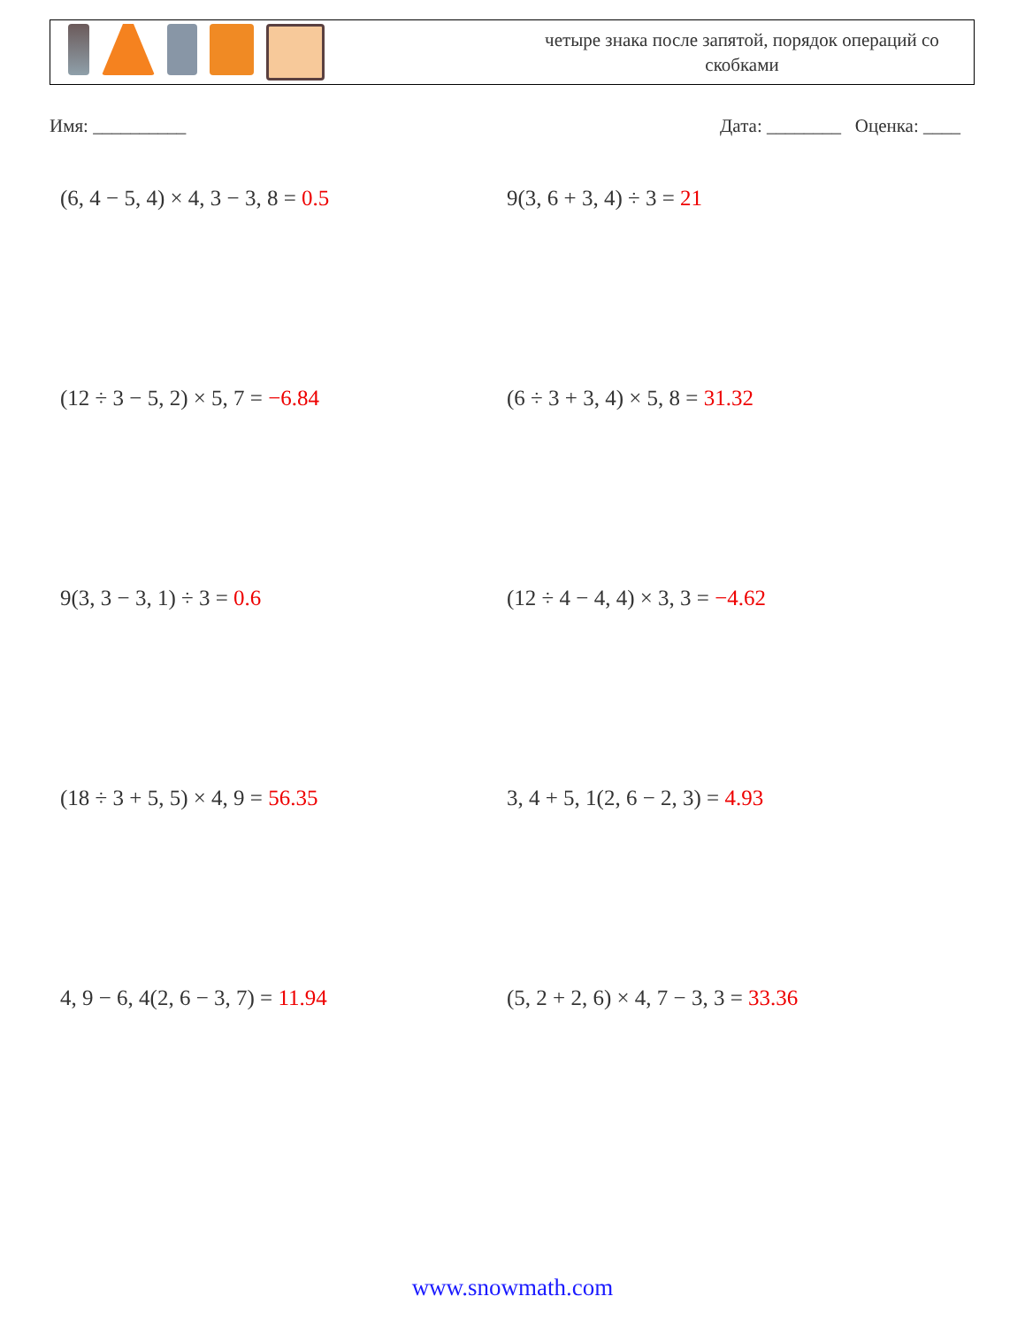четыре знака после запятой, порядок операций со скобками
Имя: __________ Дата: ________ Оценка: ____
(6, 4 − 5, 4) × 4, 3 − 3, 8 = 0.5
9(3, 6 + 3, 4) ÷ 3 = 21
(12 ÷ 3 − 5, 2) × 5, 7 = −6.84
(6 ÷ 3 + 3, 4) × 5, 8 = 31.32
9(3, 3 − 3, 1) ÷ 3 = 0.6
(12 ÷ 4 − 4, 4) × 3, 3 = −4.62
(18 ÷ 3 + 5, 5) × 4, 9 = 56.35
3, 4 + 5, 1(2, 6 − 2, 3) = 4.93
4, 9 − 6, 4(2, 6 − 3, 7) = 11.94
(5, 2 + 2, 6) × 4, 7 − 3, 3 = 33.36
www.snowmath.com